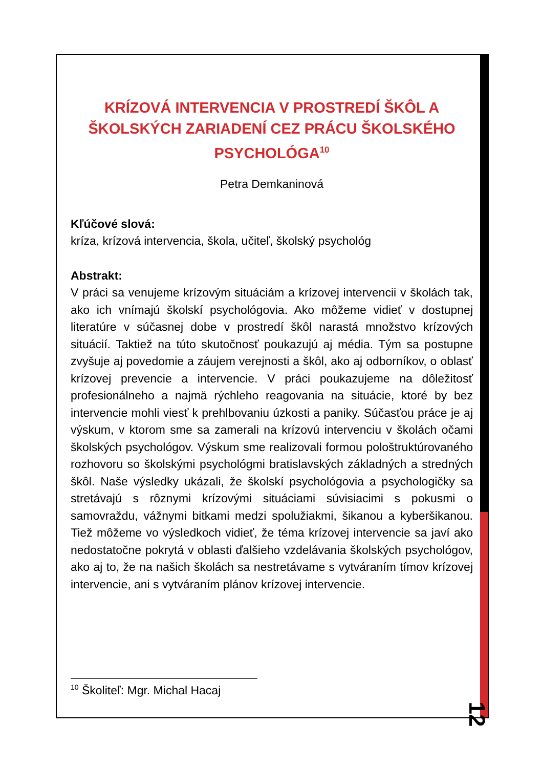KRÍZOVÁ INTERVENCIA V PROSTREDÍ ŠKÔL A ŠKOLSKÝCH ZARIADENÍ CEZ PRÁCU ŠKOLSKÉHO PSYCHOLÓGA<sup>10</sup>
Petra Demkaninová
Kľúčové slová:
kríza, krízová intervencia, škola, učiteľ, školský psychológ
Abstrakt:
V práci sa venujeme krízovým situáciám a krízovej intervencii v školách tak, ako ich vnímajú školskí psychológovia. Ako môžeme vidieť v dostupnej literatúre v súčasnej dobe v prostredí škôl narastá množstvo krízových situácií. Taktiež na túto skutočnosť poukazujú aj média. Tým sa postupne zvyšuje aj povedomie a záujem verejnosti a škôl, ako aj odborníkov, o oblasť krízovej prevencie a intervencie. V práci poukazujeme na dôležitosť profesionálneho a najmä rýchleho reagovania na situácie, ktoré by bez intervencie mohli viesť k prehlbovaniu úzkosti a paniky. Súčasťou práce je aj výskum, v ktorom sme sa zamerali na krízovú intervenciu v školách očami školských psychológov. Výskum sme realizovali formou pološtruktúrovaného rozhovoru so školskými psychológmi bratislavských základných a stredných škôl. Naše výsledky ukázali, že školskí psychológovia a psychologičky sa stretávajú s rôznymi krízovými situáciami súvisiacimi s pokusmi o samovraždu, vážnymi bitkami medzi spolužiakmi, šikanou a kyberšikanou. Tiež môžeme vo výsledkoch vidieť, že téma krízovej intervencie sa javí ako nedostatočne pokrytá v oblasti ďalšieho vzdelávania školských psychológov, ako aj to, že na našich školách sa nestretávame s vytváraním tímov krízovej intervencie, ani s vytváraním plánov krízovej intervencie.
<sup>10</sup> Školiteľ: Mgr. Michal Hacaj
12